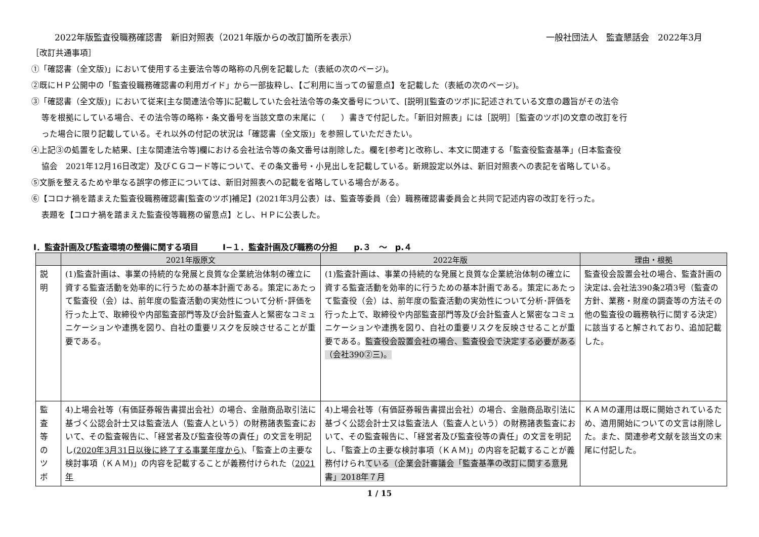2022年版監査役職務確認書　新旧対照表（2021年版からの改訂箇所を表示） 一般社団法人　監査懇話会　2022年3月
［改訂共通事項］
①「確認書（全文版)」において使用する主要法令等の略称の凡例を記載した（表紙の次のページ)。
②既にＨＰ公開中の「監査役職務確認書の利用ガイド」から一部抜粋し､【ご利用に当っての留意点】を記載した（表紙の次のページ)。
③「確認書（全文版)」において従来[主な関連法令等]に記載していた会社法令等の条文番号について、[説明][監査のツボ]に記述されている文章の趣旨がその法令
等を根拠にしている場合、その法令等の略称・条文番号を当該文章の末尾に（　　）書きで付記した。「新旧対照表」には［説明］［監査のツボ]の文章の改訂を行
った場合に限り記載している。それ以外の付記の状況は「確認書（全文版)」を参照していただきたい。
④上記③の処置をした結果、[主な関連法令等]欄における会社法令等の条文番号は削除した。欄を[参考]と改称し、本文に関連する「監査役監査基準」(日本監査役
協会　2021年12月16日改定）及びＣＧコード等について、その条文番号・小見出しを記載している。新規設定以外は、新旧対照表への表記を省略している。
⑤文脈を整えるためや単なる誤字の修正については、新旧対照表への記載を省略している場合がある。
⑥【コロナ禍を踏まえた監査役職務確認書[監査のツボ]補足】(2021年3月公表）は、監査等委員（会）職務確認書委員会と共同で記述内容の改訂を行った。
表題を【コロナ禍を踏まえた監査役等職務の留意点】とし、ＨＰに公表した。
Ⅰ．監査計画及び監査環境の整備に関する項目　　　Ⅰ−１．監査計画及び職務の分担　　p.３　～　p.４
| | 2021年版原文 | 2022年版 | 理由・根拠 |
| --- | --- | --- | --- |
| 説 明 | (1)監査計画は、事業の持続的な発展と良質な企業統治体制の確立に資する監査活動を効率的に行うための基本計画である。策定にあたって監査役（会）は、前年度の監査活動の実効性について分析･評価を行った上で、取締役や内部監査部門等及び会計監査人と緊密なコミュニケーションや連携を図り、自社の重要リスクを反映させることが重要である。 | (1)監査計画は、事業の持続的な発展と良質な企業統治体制の確立に資する監査活動を効率的に行うための基本計画である。策定にあたって監査役（会）は、前年度の監査活動の実効性について分析･評価を行った上で、取締役や内部監査部門等及び会計監査人と緊密なコミュニケーションや連携を図り、自社の重要リスクを反映させることが重要である。 監査役会設置会社の場合、監査役会で決定する必要がある（会社390②三)。 | 監査役会設置会社の場合、監査計画の決定は､会社法390条2項3号（監査の方針、業務・財産の調査等の方法その他の監査役の職務執行に関する決定）に該当すると解されており、追加記載した。 |
| 監 査 等 の ツ ボ | 4)上場会社等（有価証券報告書提出会社）の場合、金融商品取引法に基づく公認会計士又は監査法人（監査人という）の財務諸表監査において、その監査報告に､「経営者及び監査役等の責任」の文言を明記し (2020年3月31日以後に終了する事業年度から) ､「監査上の主要な検討事項（ＫＡＭ)」の内容を記載することが義務付けられた（ 2021年 | 4)上場会社等（有価証券報告書提出会社）の場合、金融商品取引法に基づく公認会計士又は監査法人（監査人という）の財務諸表監査において、その監査報告に、「経営者及び監査役等の責任」の文言を明記し､「監査上の主要な検討事項（ＫＡＭ)」の内容を記載することが義務付けられ ている（企業会計審議会「監査基準の改訂に関する意見書」2018年７月 | ＫＡＭの運用は既に開始されているため、適用開始についての文言は削除した。また、関連参考文献を該当文の末尾に付記した。 |
1 / 15